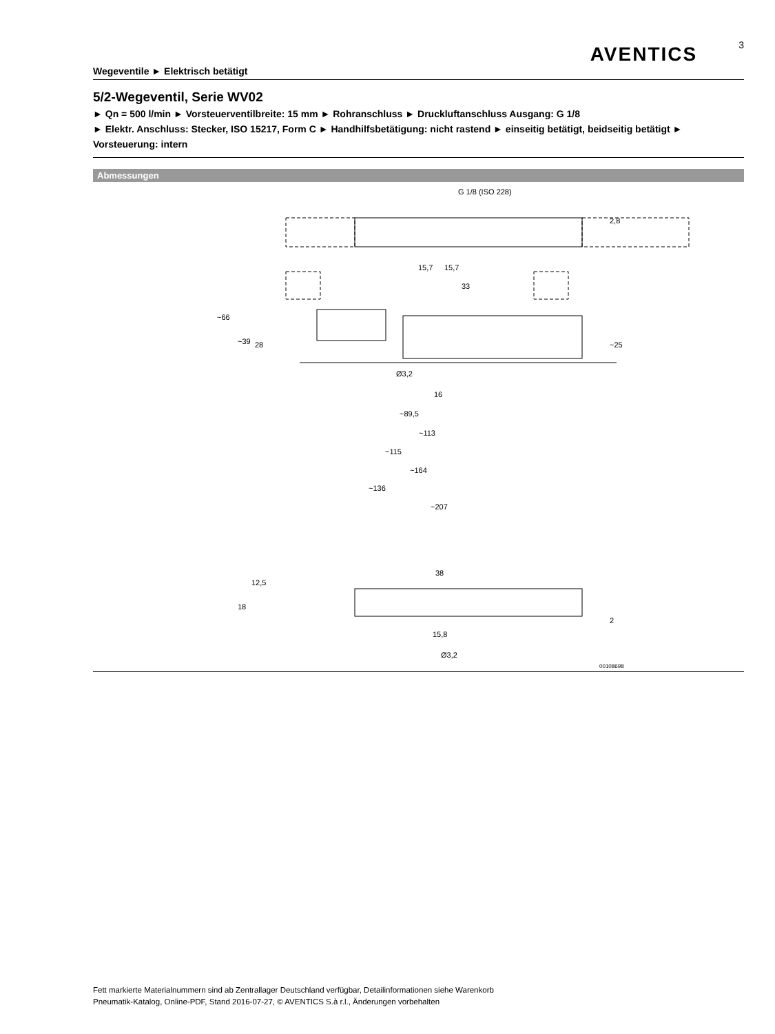AVENTICS
3
Wegeventile ► Elektrisch betätigt
5/2-Wegeventil, Serie WV02
► Qn = 500 l/min ► Vorsteuerventilbreite: 15 mm ► Rohranschluss ► Druckluftanschluss Ausgang: G 1/8
► Elektr. Anschluss: Stecker, ISO 15217, Form C ► Handhilfsbetätigung: nicht rastend ► einseitig betätigt, beidseitig betätigt ► Vorsteuerung: intern
Abmessungen
G 1/8 (ISO 228)
2,8
15,7
15,7
33
~66
~39
28
~25
Ø3,2
16
~89,5
~113
~115
~164
~136
~207
38
12,5
18
2
15,8
Ø3,2
00108698
Fett markierte Materialnummern sind ab Zentrallager Deutschland verfügbar, Detailinformationen siehe Warenkorb
Pneumatik-Katalog, Online-PDF, Stand 2016-07-27, © AVENTICS S.à r.l., Änderungen vorbehalten